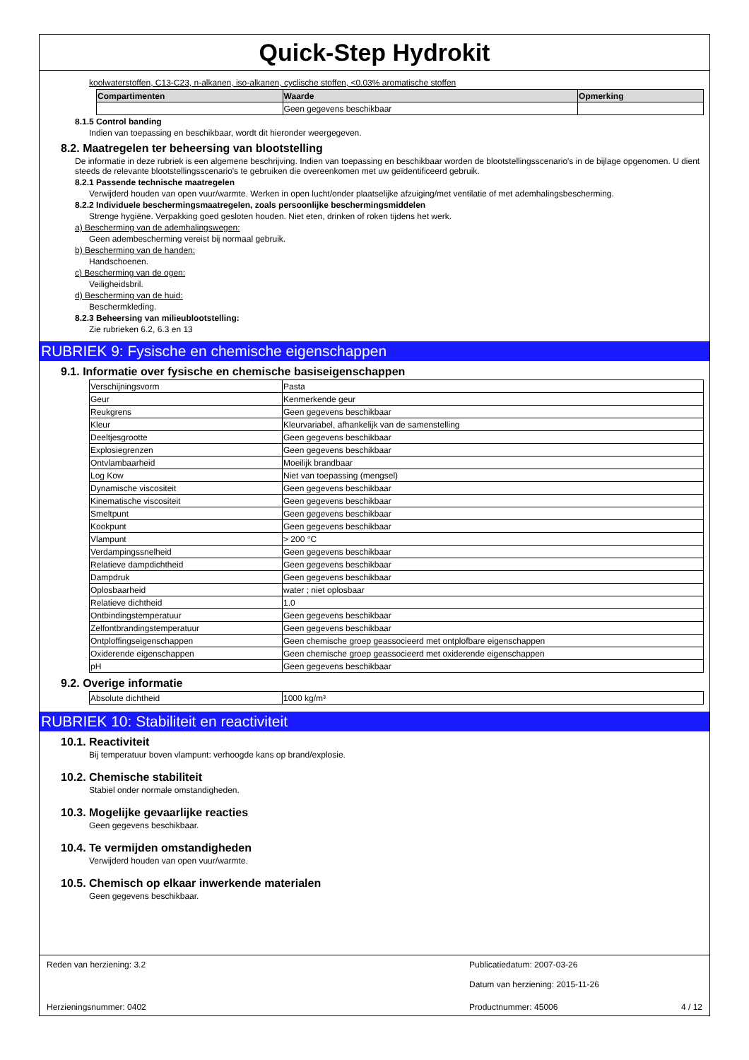Quick-Step Hydrokit
koolwaterstoffen, C13-C23, n-alkanen, iso-alkanen, cyclische stoffen, <0.03% aromatische stoffen
| Compartimenten | Waarde | Opmerking |
| --- | --- | --- |
| | Geen gegevens beschikbaar | |
8.1.5 Control banding
Indien van toepassing en beschikbaar, wordt dit hieronder weergegeven.
8.2. Maatregelen ter beheersing van blootstelling
De informatie in deze rubriek is een algemene beschrijving. Indien van toepassing en beschikbaar worden de blootstellingsscenario's in de bijlage opgenomen. U dient steeds de relevante blootstellingsscenario's te gebruiken die overeenkomen met uw geïdentificeerd gebruik.
8.2.1 Passende technische maatregelen
Verwijderd houden van open vuur/warmte. Werken in open lucht/onder plaatselijke afzuiging/met ventilatie of met ademhalingsbescherming.
8.2.2 Individuele beschermingsmaatregelen, zoals persoonlijke beschermingsmiddelen
Strenge hygiëne. Verpakking goed gesloten houden. Niet eten, drinken of roken tijdens het werk.
a) Bescherming van de ademhalingswegen:
Geen adembescherming vereist bij normaal gebruik.
b) Bescherming van de handen:
Handschoenen.
c) Bescherming van de ogen:
Veiligheidsbril.
d) Bescherming van de huid:
Beschermkleding.
8.2.3 Beheersing van milieublootstelling:
Zie rubrieken 6.2, 6.3 en 13
RUBRIEK 9: Fysische en chemische eigenschappen
9.1. Informatie over fysische en chemische basiseigenschappen
| Verschijningsvorm | Pasta |
| Geur | Kenmerkende geur |
| Reukgrens | Geen gegevens beschikbaar |
| Kleur | Kleurvariabel, afhankelijk van de samenstelling |
| Deeltjesgrootte | Geen gegevens beschikbaar |
| Explosiegrenzen | Geen gegevens beschikbaar |
| Ontvlambaarheid | Moeilijk brandbaar |
| Log Kow | Niet van toepassing (mengsel) |
| Dynamische viscositeit | Geen gegevens beschikbaar |
| Kinematische viscositeit | Geen gegevens beschikbaar |
| Smeltpunt | Geen gegevens beschikbaar |
| Kookpunt | Geen gegevens beschikbaar |
| Vlampunt | > 200 °C |
| Verdampingssnelheid | Geen gegevens beschikbaar |
| Relatieve dampdichtheid | Geen gegevens beschikbaar |
| Dampdruk | Geen gegevens beschikbaar |
| Oplosbaarheid | water ; niet oplosbaar |
| Relatieve dichtheid | 1.0 |
| Ontbindingstemperatuur | Geen gegevens beschikbaar |
| Zelfontbrandingstemperatuur | Geen gegevens beschikbaar |
| Ontploffingseigenschappen | Geen chemische groep geassocieerd met ontplofbare eigenschappen |
| Oxiderende eigenschappen | Geen chemische groep geassocieerd met oxiderende eigenschappen |
| pH | Geen gegevens beschikbaar |
9.2. Overige informatie
| Absolute dichtheid | 1000 kg/m³ |
RUBRIEK 10: Stabiliteit en reactiviteit
10.1. Reactiviteit
Bij temperatuur boven vlampunt: verhoogde kans op brand/explosie.
10.2. Chemische stabiliteit
Stabiel onder normale omstandigheden.
10.3. Mogelijke gevaarlijke reacties
Geen gegevens beschikbaar.
10.4. Te vermijden omstandigheden
Verwijderd houden van open vuur/warmte.
10.5. Chemisch op elkaar inwerkende materialen
Geen gegevens beschikbaar.
Reden van herziening: 3.2 Publicatiedatum: 2007-03-26
Datum van herziening: 2015-11-26
Herzieningsnummer: 0402 Productnummer: 45006 4 / 12